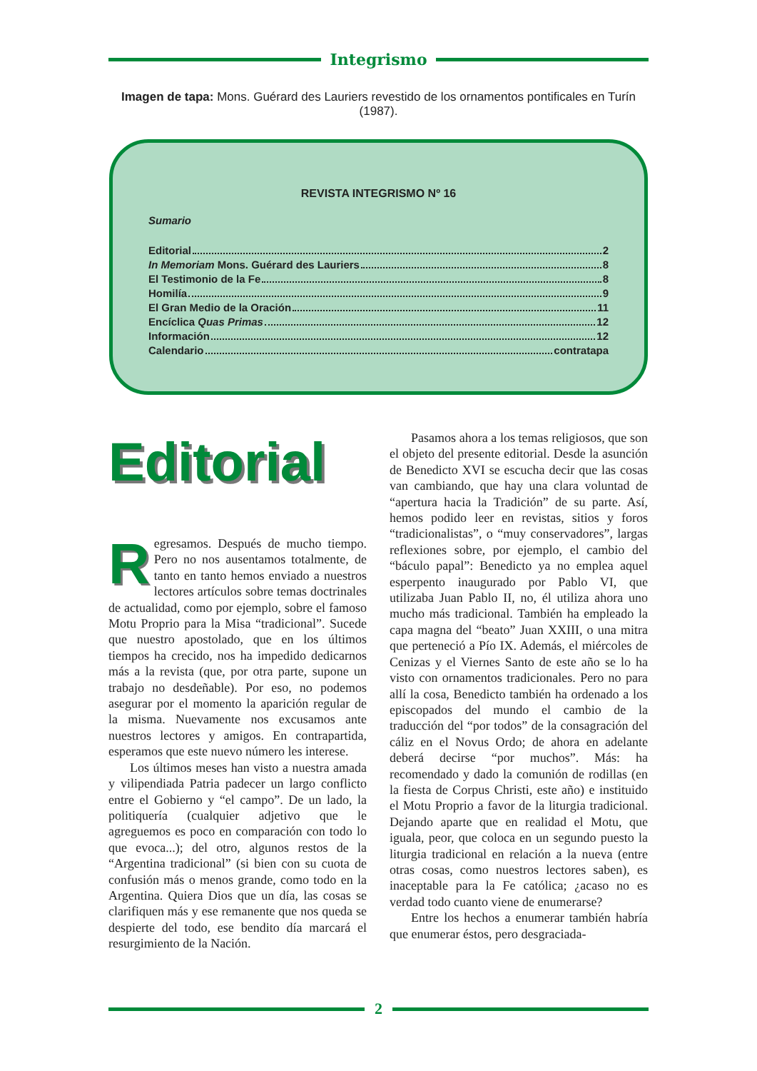Integrismo
Imagen de tapa: Mons. Guérard des Lauriers revestido de los ornamentos pontificales en Turín (1987).
REVISTA INTEGRISMO Nº 16
Sumario
Editorial 2
In Memoriam Mons. Guérard des Lauriers 8
El Testimonio de la Fe 8
Homilía 9
El Gran Medio de la Oración 11
Encíclica Quas Primas 12
Información 12
Calendario contratapa
Editorial
Regresamos. Después de mucho tiempo. Pero no nos ausentamos totalmente, de tanto en tanto hemos enviado a nuestros lectores artículos sobre temas doctrinales de actualidad, como por ejemplo, sobre el famoso Motu Proprio para la Misa “tradicional”. Sucede que nuestro apostolado, que en los últimos tiempos ha crecido, nos ha impedido dedicarnos más a la revista (que, por otra parte, supone un trabajo no desdeñable). Por eso, no podemos asegurar por el momento la aparición regular de la misma. Nuevamente nos excusamos ante nuestros lectores y amigos. En contrapartida, esperamos que este nuevo número les interese.
Los últimos meses han visto a nuestra amada y vilipendiada Patria padecer un largo conflicto entre el Gobierno y “el campo”. De un lado, la politiquería (cualquier adjetivo que le agreguemos es poco en comparación con todo lo que evoca...); del otro, algunos restos de la “Argentina tradicional” (si bien con su cuota de confusión más o menos grande, como todo en la Argentina. Quiera Dios que un día, las cosas se clarifiquen más y ese remanente que nos queda se despierte del todo, ese bendito día marcará el resurgimiento de la Nación.
Pasamos ahora a los temas religiosos, que son el objeto del presente editorial. Desde la asunción de Benedicto XVI se escucha decir que las cosas van cambiando, que hay una clara voluntad de “apertura hacia la Tradición” de su parte. Así, hemos podido leer en revistas, sitios y foros “tradicionalistas”, o “muy conservadores”, largas reflexiones sobre, por ejemplo, el cambio del “báculo papal”: Benedicto ya no emplea aquel esperpento inaugurado por Pablo VI, que utilizaba Juan Pablo II, no, él utiliza ahora uno mucho más tradicional. También ha empleado la capa magna del “beato” Juan XXIII, o una mitra que perteneció a Pío IX. Además, el miércoles de Cenizas y el Viernes Santo de este año se lo ha visto con ornamentos tradicionales. Pero no para allí la cosa, Benedicto también ha ordenado a los episcopados del mundo el cambio de la traducción del “por todos” de la consagración del cáliz en el Novus Ordo; de ahora en adelante deberá decirse “por muchos”. Más: ha recomendado y dado la comunión de rodillas (en la fiesta de Corpus Christi, este año) e instituido el Motu Proprio a favor de la liturgia tradicional. Dejando aparte que en realidad el Motu, que iguala, peor, que coloca en un segundo puesto la liturgia tradicional en relación a la nueva (entre otras cosas, como nuestros lectores saben), es inaceptable para la Fe católica; ¿acaso no es verdad todo cuanto viene de enumerarse?
Entre los hechos a enumerar también habría que enumerar éstos, pero desgraciada-
2